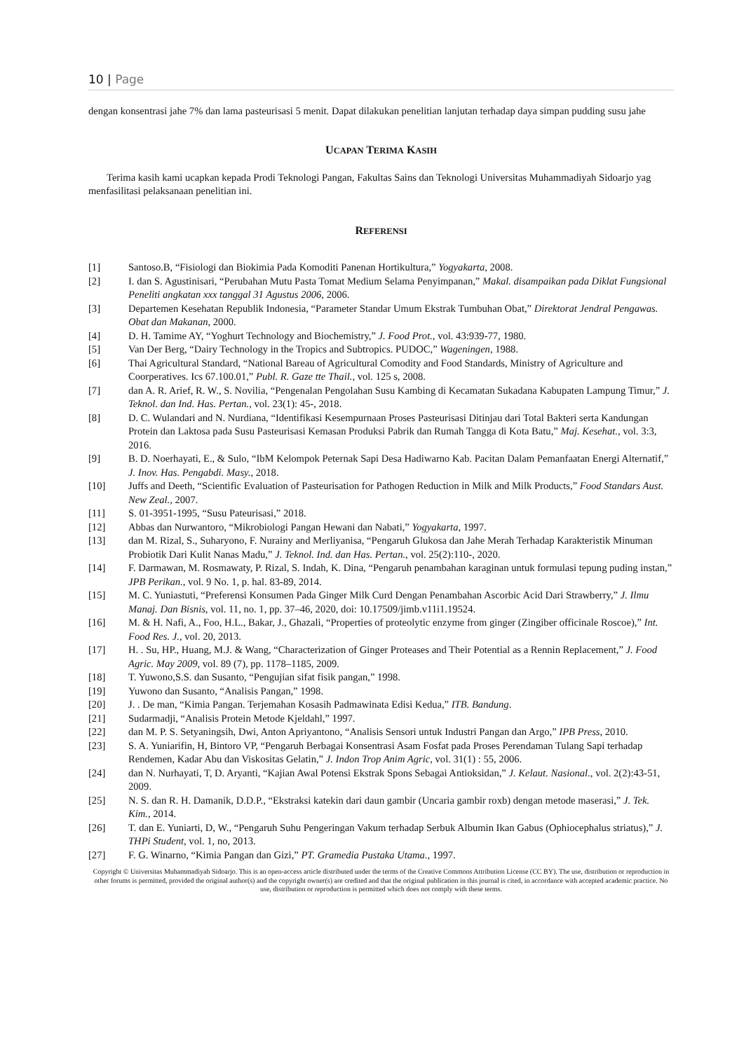10 | Page
dengan konsentrasi jahe 7% dan lama pasteurisasi 5 menit. Dapat dilakukan penelitian lanjutan terhadap daya simpan pudding susu jahe
UCAPAN TERIMA KASIH
Terima kasih kami ucapkan kepada Prodi Teknologi Pangan, Fakultas Sains dan Teknologi Universitas Muhammadiyah Sidoarjo yag menfasilitasi pelaksanaan penelitian ini.
REFERENSI
[1] Santoso.B, “Fisiologi dan Biokimia Pada Komoditi Panenan Hortikultura,” Yogyakarta, 2008.
[2] I. dan S. Agustinisari, “Perubahan Mutu Pasta Tomat Medium Selama Penyimpanan,” Makal. disampaikan pada Diklat Fungsional Peneliti angkatan xxx tanggal 31 Agustus 2006, 2006.
[3] Departemen Kesehatan Republik Indonesia, “Parameter Standar Umum Ekstrak Tumbuhan Obat,” Direktorat Jendral Pengawas. Obat dan Makanan, 2000.
[4] D. H. Tamime AY, “Yoghurt Technology and Biochemistry,” J. Food Prot., vol. 43:939-77, 1980.
[5] Van Der Berg, “Dairy Technology in the Tropics and Subtropics. PUDOC,” Wageningen, 1988.
[6] Thai Agricultural Standard, “National Bareau of Agricultural Comodity and Food Standards, Ministry of Agriculture and Coorperatives. Ics 67.100.01,” Publ. R. Gaze tte Thail., vol. 125 s, 2008.
[7] dan A. R. Arief, R. W., S. Novilia, “Pengenalan Pengolahan Susu Kambing di Kecamatan Sukadana Kabupaten Lampung Timur,” J. Teknol. dan Ind. Has. Pertan., vol. 23(1): 45-, 2018.
[8] D. C. Wulandari and N. Nurdiana, “Identifikasi Kesempurnaan Proses Pasteurisasi Ditinjau dari Total Bakteri serta Kandungan Protein dan Laktosa pada Susu Pasteurisasi Kemasan Produksi Pabrik dan Rumah Tangga di Kota Batu,” Maj. Kesehat., vol. 3:3, 2016.
[9] B. D. Noerhayati, E., & Sulo, “IbM Kelompok Peternak Sapi Desa Hadiwarno Kab. Pacitan Dalam Pemanfaatan Energi Alternatif,” J. Inov. Has. Pengabdi. Masy., 2018.
[10] Juffs and Deeth, “Scientific Evaluation of Pasteurisation for Pathogen Reduction in Milk and Milk Products,” Food Standars Aust. New Zeal., 2007.
[11] S. 01-3951-1995, “Susu Pateurisasi,” 2018.
[12] Abbas dan Nurwantoro, “Mikrobiologi Pangan Hewani dan Nabati,” Yogyakarta, 1997.
[13] dan M. Rizal, S., Suharyono, F. Nurainy and Merliyanisa, “Pengaruh Glukosa dan Jahe Merah Terhadap Karakteristik Minuman Probiotik Dari Kulit Nanas Madu,” J. Teknol. Ind. dan Has. Pertan., vol. 25(2):110-, 2020.
[14] F. Darmawan, M. Rosmawaty, P. Rizal, S. Indah, K. Dina, “Pengaruh penambahan karaginan untuk formulasi tepung puding instan,” JPB Perikan., vol. 9 No. 1, p. hal. 83-89, 2014.
[15] M. C. Yuniastuti, “Preferensi Konsumen Pada Ginger Milk Curd Dengan Penambahan Ascorbic Acid Dari Strawberry,” J. Ilmu Manaj. Dan Bisnis, vol. 11, no. 1, pp. 37–46, 2020, doi: 10.17509/jimb.v11i1.19524.
[16] M. & H. Nafi, A., Foo, H.L., Bakar, J., Ghazali, “Properties of proteolytic enzyme from ginger (Zingiber officinale Roscoe),” Int. Food Res. J., vol. 20, 2013.
[17] H. . Su, HP., Huang, M.J. & Wang, “Characterization of Ginger Proteases and Their Potential as a Rennin Replacement,” J. Food Agric. May 2009, vol. 89 (7), pp. 1178–1185, 2009.
[18] T. Yuwono,S.S. dan Susanto, “Pengujian sifat fisik pangan,” 1998.
[19] Yuwono dan Susanto, “Analisis Pangan,” 1998.
[20] J. . De man, “Kimia Pangan. Terjemahan Kosasih Padmawinata Edisi Kedua,” ITB. Bandung.
[21] Sudarmadji, “Analisis Protein Metode Kjeldahl,” 1997.
[22] dan M. P. S. Setyaningsih, Dwi, Anton Apriyantono, “Analisis Sensori untuk Industri Pangan dan Argo,” IPB Press, 2010.
[23] S. A. Yuniarifin, H, Bintoro VP, “Pengaruh Berbagai Konsentrasi Asam Fosfat pada Proses Perendaman Tulang Sapi terhadap Rendemen, Kadar Abu dan Viskositas Gelatin,” J. Indon Trop Anim Agric, vol. 31(1) : 55, 2006.
[24] dan N. Nurhayati, T, D. Aryanti, “Kajian Awal Potensi Ekstrak Spons Sebagai Antioksidan,” J. Kelaut. Nasional., vol. 2(2):43-51, 2009.
[25] N. S. dan R. H. Damanik, D.D.P., “Ekstraksi katekin dari daun gambir (Uncaria gambir roxb) dengan metode maserasi,” J. Tek. Kim., 2014.
[26] T. dan E. Yuniarti, D, W., “Pengaruh Suhu Pengeringan Vakum terhadap Serbuk Albumin Ikan Gabus (Ophiocephalus striatus),” J. THPi Student, vol. 1, no, 2013.
[27] F. G. Winarno, “Kimia Pangan dan Gizi,” PT. Gramedia Pustaka Utama., 1997.
Copyright © Universitas Muhammadiyah Sidoarjo. This is an open-access article distributed under the terms of the Creative Commons Attribution License (CC BY). The use, distribution or reproduction in other forums is permitted, provided the original author(s) and the copyright owner(s) are credited and that the original publication in this journal is cited, in accordance with accepted academic practice. No use, distribution or reproduction is permitted which does not comply with these terms.